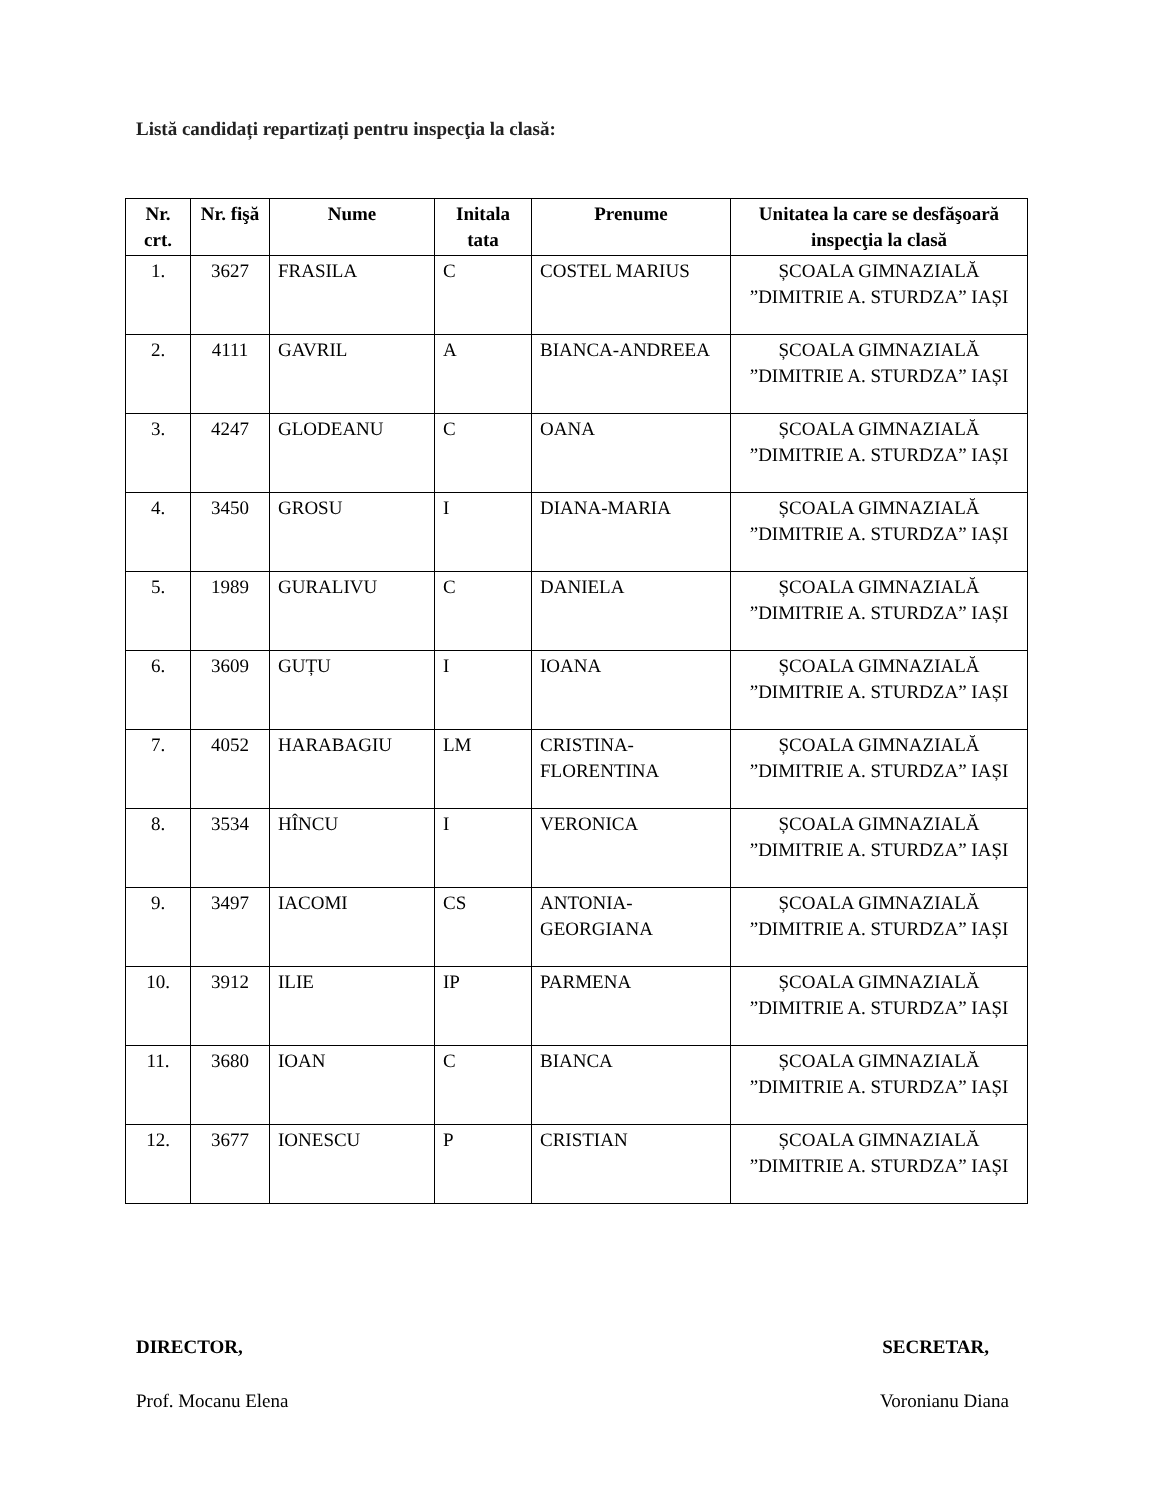Listă candidați repartizați pentru inspecţia la clasă:
| Nr. crt. | Nr. fişă | Nume | Initala tata | Prenume | Unitatea la care se desfăşoară inspecţia la clasă |
| --- | --- | --- | --- | --- | --- |
| 1. | 3627 | FRASILA | C | COSTEL MARIUS | ȘCOALA GIMNAZIALĂ ”DIMITRIE A. STURDZA” IAȘI |
| 2. | 4111 | GAVRIL | A | BIANCA-ANDREEA | ȘCOALA GIMNAZIALĂ ”DIMITRIE A. STURDZA” IAȘI |
| 3. | 4247 | GLODEANU | C | OANA | ȘCOALA GIMNAZIALĂ ”DIMITRIE A. STURDZA” IAȘI |
| 4. | 3450 | GROSU | I | DIANA-MARIA | ȘCOALA GIMNAZIALĂ ”DIMITRIE A. STURDZA” IAȘI |
| 5. | 1989 | GURALIVU | C | DANIELA | ȘCOALA GIMNAZIALĂ ”DIMITRIE A. STURDZA” IAȘI |
| 6. | 3609 | GUȚU | I | IOANA | ȘCOALA GIMNAZIALĂ ”DIMITRIE A. STURDZA” IAȘI |
| 7. | 4052 | HARABAGIU | LM | CRISTINA-FLORENTINA | ȘCOALA GIMNAZIALĂ ”DIMITRIE A. STURDZA” IAȘI |
| 8. | 3534 | HÎNCU | I | VERONICA | ȘCOALA GIMNAZIALĂ ”DIMITRIE A. STURDZA” IAȘI |
| 9. | 3497 | IACOMI | CS | ANTONIA-GEORGIANA | ȘCOALA GIMNAZIALĂ ”DIMITRIE A. STURDZA” IAȘI |
| 10. | 3912 | ILIE | IP | PARMENA | ȘCOALA GIMNAZIALĂ ”DIMITRIE A. STURDZA” IAȘI |
| 11. | 3680 | IOAN | C | BIANCA | ȘCOALA GIMNAZIALĂ ”DIMITRIE A. STURDZA” IAȘI |
| 12. | 3677 | IONESCU | P | CRISTIAN | ȘCOALA GIMNAZIALĂ ”DIMITRIE A. STURDZA” IAȘI |
DIRECTOR, SECRETAR,
Prof. Mocanu Elena Voronianu Diana